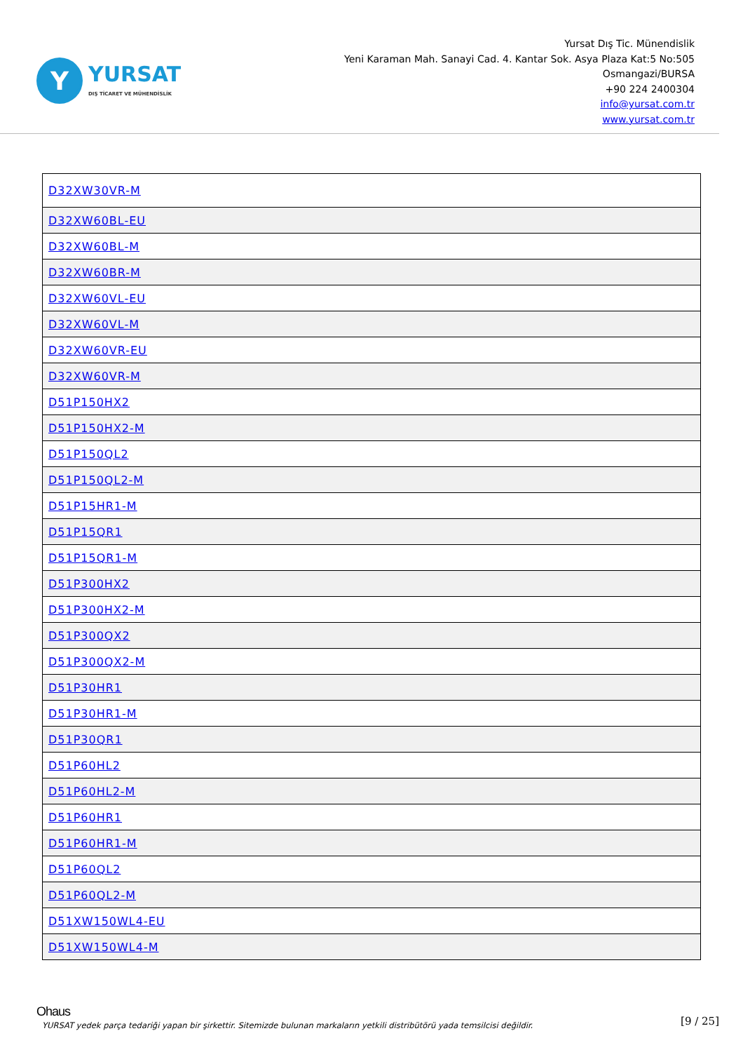Y
YURSAT
DIŞ TİCARET VE MÜHENDİSLİK
Yursat Dış Tic. Münendislik
Yeni Karaman Mah. Sanayi Cad. 4. Kantar Sok. Asya Plaza Kat:5 No:505
Osmangazi/BURSA
+90 224 2400304
info@yursat.com.tr
www.yursat.com.tr
| D32XW30VR-M |
| D32XW60BL-EU |
| D32XW60BL-M |
| D32XW60BR-M |
| D32XW60VL-EU |
| D32XW60VL-M |
| D32XW60VR-EU |
| D32XW60VR-M |
| D51P150HX2 |
| D51P150HX2-M |
| D51P150QL2 |
| D51P150QL2-M |
| D51P15HR1-M |
| D51P15QR1 |
| D51P15QR1-M |
| D51P300HX2 |
| D51P300HX2-M |
| D51P300QX2 |
| D51P300QX2-M |
| D51P30HR1 |
| D51P30HR1-M |
| D51P30QR1 |
| D51P60HL2 |
| D51P60HL2-M |
| D51P60HR1 |
| D51P60HR1-M |
| D51P60QL2 |
| D51P60QL2-M |
| D51XW150WL4-EU |
| D51XW150WL4-M |
Ohaus
YURSAT yedek parça tedariği yapan bir şirkettir. Sitemizde bulunan markaların yetkili distribütörü yada temsilcisi değildir. [9 / 25]